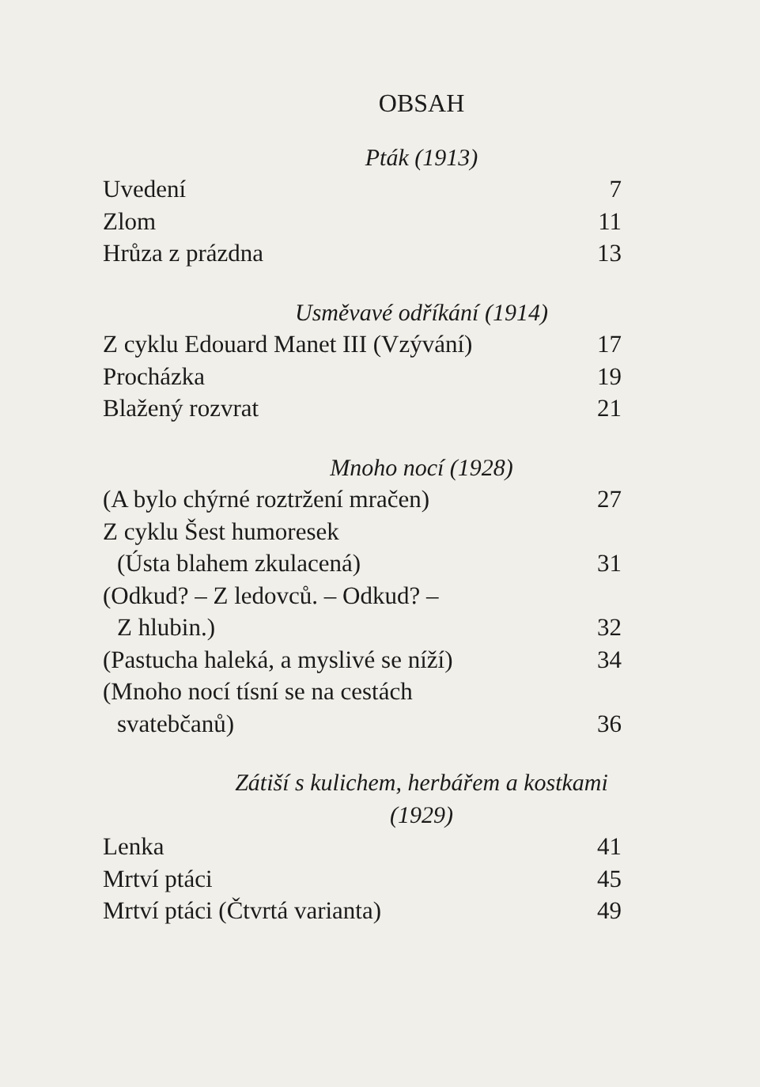OBSAH
Pták (1913)
Uvedení 7
Zlom 11
Hrůza z prázdna 13
Usměvavé odříkání (1914)
Z cyklu Edouard Manet III (Vzývání) 17
Procházka 19
Blažený rozvrat 21
Mnoho nocí (1928)
(A bylo chýrné roztržení mračen) 27
Z cyklu Šest humoresek
(Ústa blahem zkulacená) 31
(Odkud? – Z ledovců. – Odkud? –
Z hlubin.) 32
(Pastucha haleká, a myslivé se níží) 34
(Mnoho nocí tísní se na cestách
svatebčanů) 36
Zátiší s kulichem, herbářem a kostkami (1929)
Lenka 41
Mrtví ptáci 45
Mrtví ptáci (Čtvrtá varianta) 49